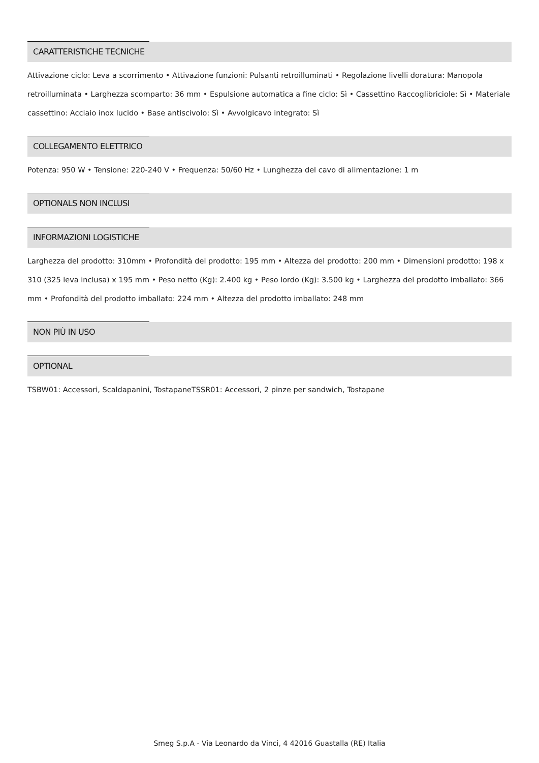CARATTERISTICHE TECNICHE
Attivazione ciclo: Leva a scorrimento • Attivazione funzioni: Pulsanti retroilluminati • Regolazione livelli doratura: Manopola retroilluminata • Larghezza scomparto: 36 mm • Espulsione automatica a fine ciclo: Sì • Cassettino Raccoglibriciole: Sì • Materiale cassettino: Acciaio inox lucido • Base antiscivolo: Sì • Avvolgicavo integrato: Sì
COLLEGAMENTO ELETTRICO
Potenza: 950 W • Tensione: 220-240 V • Frequenza: 50/60 Hz • Lunghezza del cavo di alimentazione: 1 m
OPTIONALS NON INCLUSI
INFORMAZIONI LOGISTICHE
Larghezza del prodotto: 310mm • Profondità del prodotto: 195 mm • Altezza del prodotto: 200 mm • Dimensioni prodotto: 198 x 310 (325 leva inclusa) x 195 mm • Peso netto (Kg): 2.400 kg • Peso lordo (Kg): 3.500 kg • Larghezza del prodotto imballato: 366 mm • Profondità del prodotto imballato: 224 mm • Altezza del prodotto imballato: 248 mm
NON PIÙ IN USO
OPTIONAL
TSBW01: Accessori, Scaldapanini, TostapaneTSSR01: Accessori, 2 pinze per sandwich, Tostapane
Smeg S.p.A - Via Leonardo da Vinci, 4 42016 Guastalla (RE) Italia